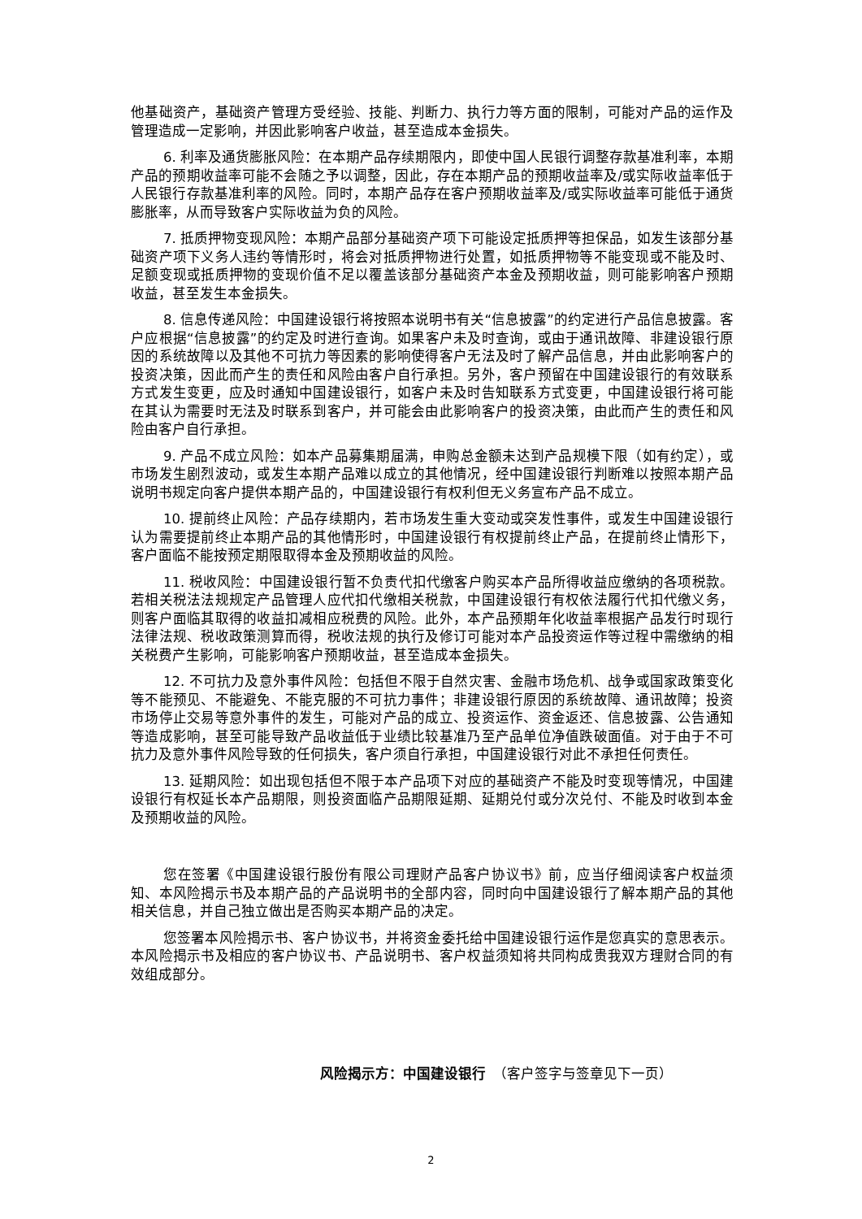他基础资产，基础资产管理方受经验、技能、判断力、执行力等方面的限制，可能对产品的运作及管理造成一定影响，并因此影响客户收益，甚至造成本金损失。
6. 利率及通货膨胀风险：在本期产品存续期限内，即使中国人民银行调整存款基准利率，本期产品的预期收益率可能不会随之予以调整，因此，存在本期产品的预期收益率及/或实际收益率低于人民银行存款基准利率的风险。同时，本期产品存在客户预期收益率及/或实际收益率可能低于通货膨胀率，从而导致客户实际收益为负的风险。
7. 抵质押物变现风险：本期产品部分基础资产项下可能设定抵质押等担保品，如发生该部分基础资产项下义务人违约等情形时，将会对抵质押物进行处置，如抵质押物等不能变现或不能及时、足额变现或抵质押物的变现价值不足以覆盖该部分基础资产本金及预期收益，则可能影响客户预期收益，甚至发生本金损失。
8. 信息传递风险：中国建设银行将按照本说明书有关“信息披露”的约定进行产品信息披露。客户应根据“信息披露”的约定及时进行查询。如果客户未及时查询，或由于通讯故障、非建设银行原因的系统故障以及其他不可抗力等因素的影响使得客户无法及时了解产品信息，并由此影响客户的投资决策，因此而产生的责任和风险由客户自行承担。另外，客户预留在中国建设银行的有效联系方式发生变更，应及时通知中国建设银行，如客户未及时告知联系方式变更，中国建设银行将可能在其认为需要时无法及时联系到客户，并可能会由此影响客户的投资决策，由此而产生的责任和风险由客户自行承担。
9. 产品不成立风险：如本产品募集期届满，申购总金额未达到产品规模下限（如有约定），或市场发生剧烈波动，或发生本期产品难以成立的其他情况，经中国建设银行判断难以按照本期产品说明书规定向客户提供本期产品的，中国建设银行有权利但无义务宣布产品不成立。
10. 提前终止风险：产品存续期内，若市场发生重大变动或突发性事件，或发生中国建设银行认为需要提前终止本期产品的其他情形时，中国建设银行有权提前终止产品，在提前终止情形下，客户面临不能按预定期限取得本金及预期收益的风险。
11. 税收风险：中国建设银行暂不负责代扣代缴客户购买本产品所得收益应缴纳的各项税款。若相关税法法规规定产品管理人应代扣代缴相关税款，中国建设银行有权依法履行代扣代缴义务，则客户面临其取得的收益扣减相应税费的风险。此外，本产品预期年化收益率根据产品发行时现行法律法规、税收政策测算而得，税收法规的执行及修订可能对本产品投资运作等过程中需缴纳的相关税费产生影响，可能影响客户预期收益，甚至造成本金损失。
12. 不可抗力及意外事件风险：包括但不限于自然灾害、金融市场危机、战争或国家政策变化等不能预见、不能避免、不能克服的不可抗力事件；非建设银行原因的系统故障、通讯故障；投资市场停止交易等意外事件的发生，可能对产品的成立、投资运作、资金返还、信息披露、公告通知等造成影响，甚至可能导致产品收益低于业绩比较基准乃至产品单位净值跌破面值。对于由于不可抗力及意外事件风险导致的任何损失，客户须自行承担，中国建设银行对此不承担任何责任。
13. 延期风险：如出现包括但不限于本产品项下对应的基础资产不能及时变现等情况，中国建设银行有权延长本产品期限，则投资面临产品期限延期、延期兑付或分次兑付、不能及时收到本金及预期收益的风险。
您在签署《中国建设银行股份有限公司理财产品客户协议书》前，应当仔细阅读客户权益须知、本风险揭示书及本期产品的产品说明书的全部内容，同时向中国建设银行了解本期产品的其他相关信息，并自己独立做出是否购买本期产品的决定。
您签署本风险揭示书、客户协议书，并将资金委托给中国建设银行运作是您真实的意思表示。本风险揭示书及相应的客户协议书、产品说明书、客户权益须知将共同构成贵我双方理财合同的有效组成部分。
风险揭示方：中国建设银行　（客户签字与签章见下一页）
2